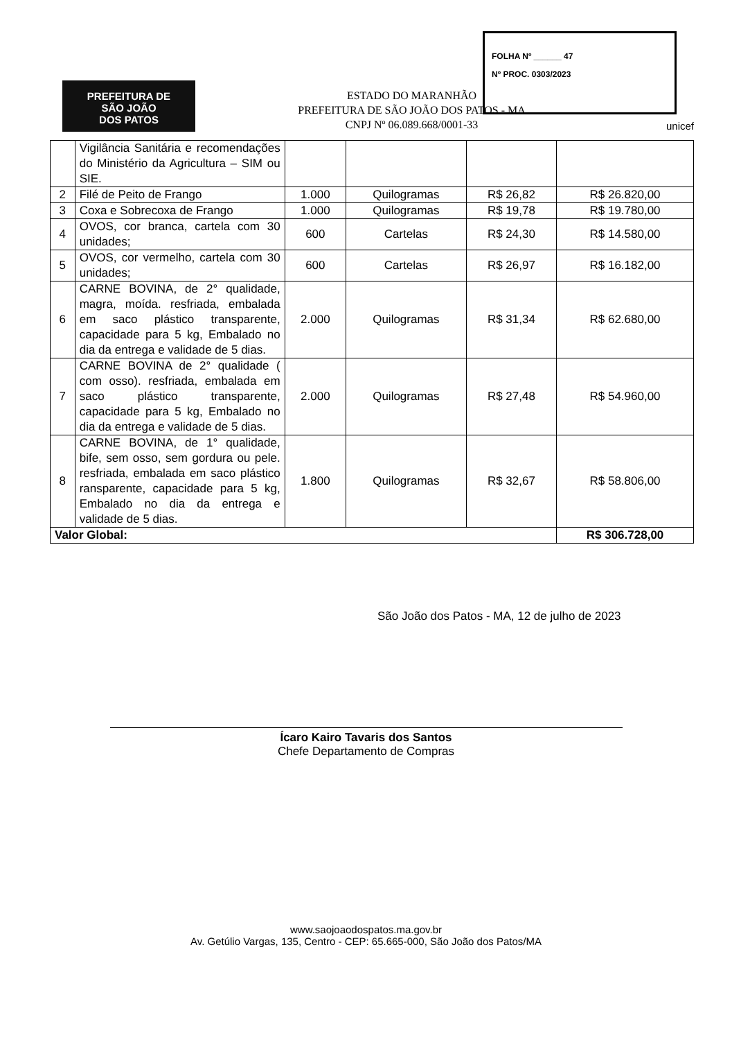FOLHA Nº ______ 47
Nº PROC. 0303/2023
PREFEITURA DE
SÃO JOÃO
DOS PATOS
ESTADO DO MARANHÃO
PREFEITURA DE SÃO JOÃO DOS PATOS - MA
CNPJ Nº 06.089.668/0001-33
unicef
| | Vigilância Sanitária e recomendações do Ministério da Agricultura – SIM ou SIE. | | | | |
| 2 | Filé de Peito de Frango | 1.000 | Quilogramas | R$ 26,82 | R$ 26.820,00 |
| 3 | Coxa e Sobrecoxa de Frango | 1.000 | Quilogramas | R$ 19,78 | R$ 19.780,00 |
| 4 | OVOS, cor branca, cartela com 30 unidades; | 600 | Cartelas | R$ 24,30 | R$ 14.580,00 |
| 5 | OVOS, cor vermelho, cartela com 30 unidades; | 600 | Cartelas | R$ 26,97 | R$ 16.182,00 |
| 6 | CARNE BOVINA, de 2° qualidade, magra, moída. resfriada, embalada em saco plástico transparente, capacidade para 5 kg, Embalado no dia da entrega e validade de 5 dias. | 2.000 | Quilogramas | R$ 31,34 | R$ 62.680,00 |
| 7 | CARNE BOVINA de 2° qualidade ( com osso). resfriada, embalada em saco plástico transparente, capacidade para 5 kg, Embalado no dia da entrega e validade de 5 dias. | 2.000 | Quilogramas | R$ 27,48 | R$ 54.960,00 |
| 8 | CARNE BOVINA, de 1° qualidade, bife, sem osso, sem gordura ou pele. resfriada, embalada em saco plástico ransparente, capacidade para 5 kg, Embalado no dia da entrega e validade de 5 dias. | 1.800 | Quilogramas | R$ 32,67 | R$ 58.806,00 |
| Valor Global: | | | | | R$ 306.728,00 |
São João dos Patos - MA, 12 de julho de 2023
Ícaro Kairo Tavaris dos Santos
Chefe Departamento de Compras
www.saojoaodospatos.ma.gov.br
Av. Getúlio Vargas, 135, Centro - CEP: 65.665-000, São João dos Patos/MA